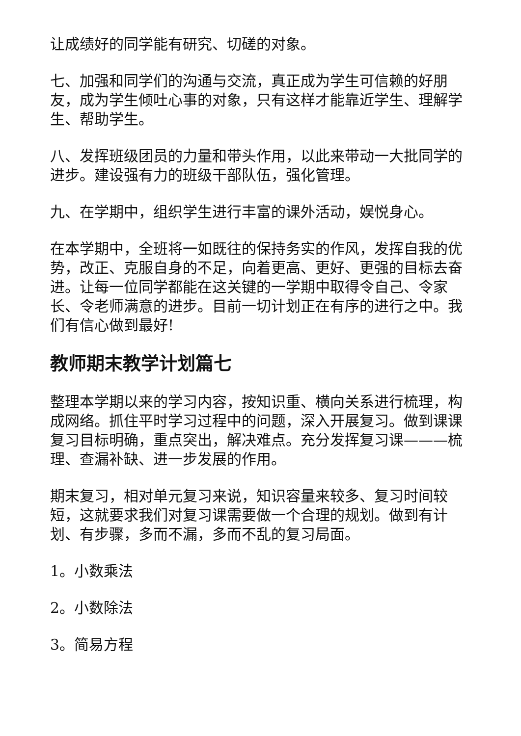让成绩好的同学能有研究、切磋的对象。
七、加强和同学们的沟通与交流，真正成为学生可信赖的好朋友，成为学生倾吐心事的对象，只有这样才能靠近学生、理解学生、帮助学生。
八、发挥班级团员的力量和带头作用，以此来带动一大批同学的进步。建设强有力的班级干部队伍，强化管理。
九、在学期中，组织学生进行丰富的课外活动，娱悦身心。
在本学期中，全班将一如既往的保持务实的作风，发挥自我的优势，改正、克服自身的不足，向着更高、更好、更强的目标去奋进。让每一位同学都能在这关键的一学期中取得令自己、令家长、令老师满意的进步。目前一切计划正在有序的进行之中。我们有信心做到最好!
教师期末教学计划篇七
整理本学期以来的学习内容，按知识重、横向关系进行梳理，构成网络。抓住平时学习过程中的问题，深入开展复习。做到课课复习目标明确，重点突出，解决难点。充分发挥复习课———梳理、查漏补缺、进一步发展的作用。
期末复习，相对单元复习来说，知识容量来较多、复习时间较短，这就要求我们对复习课需要做一个合理的规划。做到有计划、有步骤，多而不漏，多而不乱的复习局面。
1。小数乘法
2。小数除法
3。简易方程